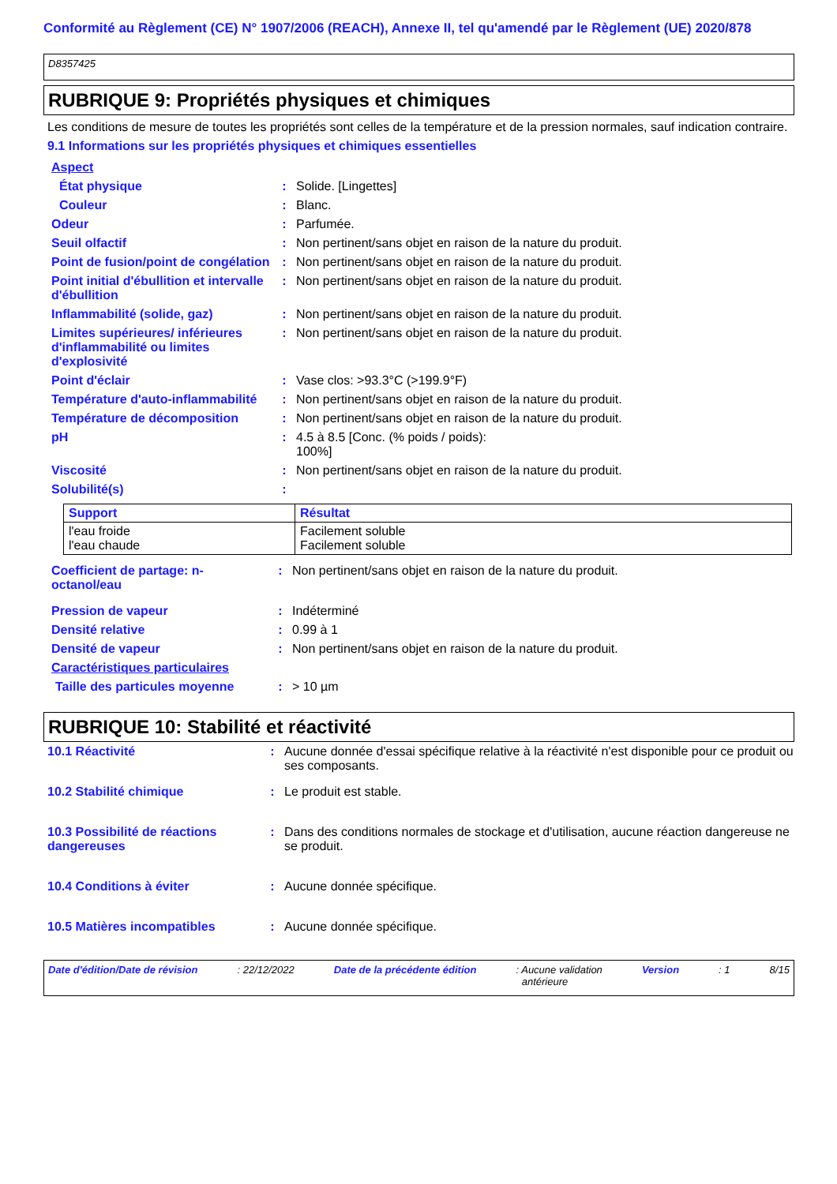Conformité au Règlement (CE) N° 1907/2006 (REACH), Annexe II, tel qu'amendé par le Règlement (UE) 2020/878
D8357425
RUBRIQUE 9: Propriétés physiques et chimiques
Les conditions de mesure de toutes les propriétés sont celles de la température et de la pression normales, sauf indication contraire.
9.1 Informations sur les propriétés physiques et chimiques essentielles
| Aspect | | |
| État physique | : | Solide. [Lingettes] |
| Couleur | : | Blanc. |
| Odeur | : | Parfumée. |
| Seuil olfactif | : | Non pertinent/sans objet en raison de la nature du produit. |
| Point de fusion/point de congélation | : | Non pertinent/sans objet en raison de la nature du produit. |
| Point initial d'ébullition et intervalle d'ébullition | : | Non pertinent/sans objet en raison de la nature du produit. |
| Inflammabilité (solide, gaz) | : | Non pertinent/sans objet en raison de la nature du produit. |
| Limites supérieures/ inférieures d'inflammabilité ou limites d'explosivité | : | Non pertinent/sans objet en raison de la nature du produit. |
| Point d'éclair | : | Vase clos: >93.3°C (>199.9°F) |
| Température d'auto-inflammabilité | : | Non pertinent/sans objet en raison de la nature du produit. |
| Température de décomposition | : | Non pertinent/sans objet en raison de la nature du produit. |
| pH | : | 4.5 à 8.5 [Conc. (% poids / poids): 100%] |
| Viscosité | : | Non pertinent/sans objet en raison de la nature du produit. |
| Solubilité(s) | : | |
| Support | Résultat |
| --- | --- |
| l'eau froide l'eau chaude | Facilement soluble Facilement soluble |
| Coefficient de partage: n-octanol/eau | : | Non pertinent/sans objet en raison de la nature du produit. |
| Pression de vapeur | : | Indéterminé |
| Densité relative | : | 0.99 à 1 |
| Densité de vapeur | : | Non pertinent/sans objet en raison de la nature du produit. |
| Caractéristiques particulaires | | |
| Taille des particules moyenne | : | > 10 µm |
RUBRIQUE 10: Stabilité et réactivité
| 10.1 Réactivité | : | Aucune donnée d'essai spécifique relative à la réactivité n'est disponible pour ce produit ou ses composants. |
| 10.2 Stabilité chimique | : | Le produit est stable. |
| 10.3 Possibilité de réactions dangereuses | : | Dans des conditions normales de stockage et d'utilisation, aucune réaction dangereuse ne se produit. |
| 10.4 Conditions à éviter | : | Aucune donnée spécifique. |
| 10.5 Matières incompatibles | : | Aucune donnée spécifique. |
Date d'édition/Date de révision: 22/12/2022 Date de la précédente édition: Aucune validation
antérieure Version: 1 8/15